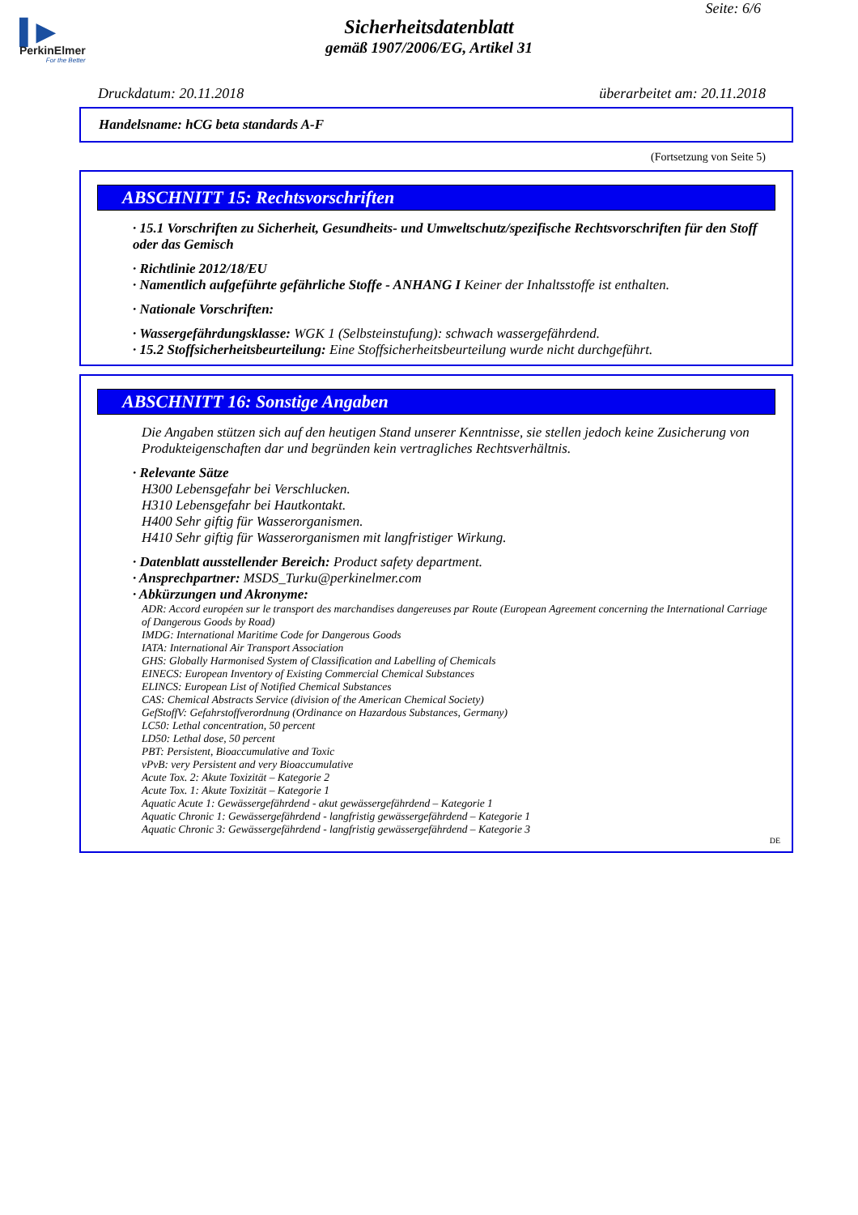▌▶
PerkinElmer
For the Better
Seite: 6/6
Sicherheitsdatenblatt
gemäß 1907/2006/EG, Artikel 31
Druckdatum: 20.11.2018 überarbeitet am: 20.11.2018
Handelsname: hCG beta standards A-F
(Fortsetzung von Seite 5)
ABSCHNITT 15: Rechtsvorschriften
· 15.1 Vorschriften zu Sicherheit, Gesundheits- und Umweltschutz/spezifische Rechtsvorschriften für den Stoff oder das Gemisch
· Richtlinie 2012/18/EU
· Namentlich aufgeführte gefährliche Stoffe - ANHANG I Keiner der Inhaltsstoffe ist enthalten.
· Nationale Vorschriften:
· Wassergefährdungsklasse: WGK 1 (Selbsteinstufung): schwach wassergefährdend.
· 15.2 Stoffsicherheitsbeurteilung: Eine Stoffsicherheitsbeurteilung wurde nicht durchgeführt.
ABSCHNITT 16: Sonstige Angaben
Die Angaben stützen sich auf den heutigen Stand unserer Kenntnisse, sie stellen jedoch keine Zusicherung von Produkteigenschaften dar und begründen kein vertragliches Rechtsverhältnis.
· Relevante Sätze
H300 Lebensgefahr bei Verschlucken.
H310 Lebensgefahr bei Hautkontakt.
H400 Sehr giftig für Wasserorganismen.
H410 Sehr giftig für Wasserorganismen mit langfristiger Wirkung.
· Datenblatt ausstellender Bereich: Product safety department.
· Ansprechpartner: MSDS_Turku@perkinelmer.com
· Abkürzungen und Akronyme:
ADR: Accord européen sur le transport des marchandises dangereuses par Route (European Agreement concerning the International Carriage of Dangerous Goods by Road)
IMDG: International Maritime Code for Dangerous Goods
IATA: International Air Transport Association
GHS: Globally Harmonised System of Classification and Labelling of Chemicals
EINECS: European Inventory of Existing Commercial Chemical Substances
ELINCS: European List of Notified Chemical Substances
CAS: Chemical Abstracts Service (division of the American Chemical Society)
GefStoffV: Gefahrstoffverordnung (Ordinance on Hazardous Substances, Germany)
LC50: Lethal concentration, 50 percent
LD50: Lethal dose, 50 percent
PBT: Persistent, Bioaccumulative and Toxic
vPvB: very Persistent and very Bioaccumulative
Acute Tox. 2: Akute Toxizität – Kategorie 2
Acute Tox. 1: Akute Toxizität – Kategorie 1
Aquatic Acute 1: Gewässergefährdend - akut gewässergefährdend – Kategorie 1
Aquatic Chronic 1: Gewässergefährdend - langfristig gewässergefährdend – Kategorie 1
Aquatic Chronic 3: Gewässergefährdend - langfristig gewässergefährdend – Kategorie 3
DE